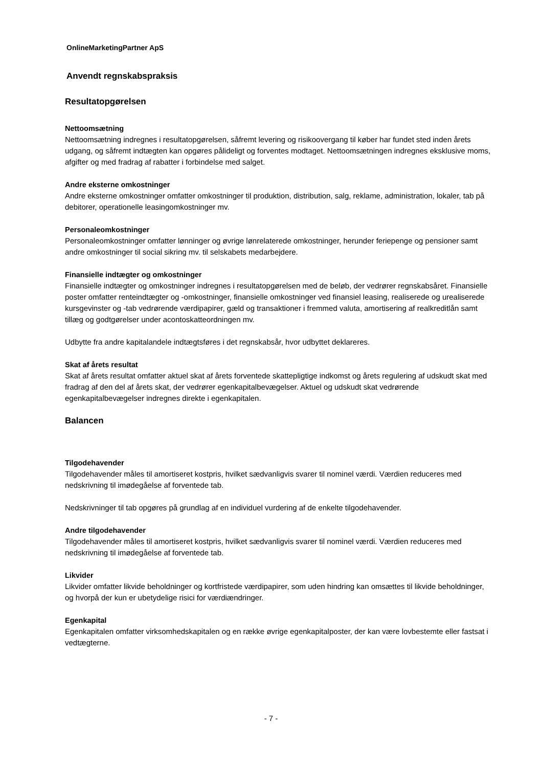OnlineMarketingPartner ApS
Anvendt regnskabspraksis
Resultatopgørelsen
Nettoomsætning
Nettoomsætning indregnes i resultatopgørelsen, såfremt levering og risikoovergang til køber har fundet sted inden årets udgang, og såfremt indtægten kan opgøres pålideligt og forventes modtaget. Nettoomsætningen indregnes eksklusive moms, afgifter og med fradrag af rabatter i forbindelse med salget.
Andre eksterne omkostninger
Andre eksterne omkostninger omfatter omkostninger til produktion, distribution, salg, reklame, administration, lokaler, tab på debitorer, operationelle leasingomkostninger mv.
Personaleomkostninger
Personaleomkostninger omfatter lønninger og øvrige lønrelaterede omkostninger, herunder feriepenge og pensioner samt andre omkostninger til social sikring mv. til selskabets medarbejdere.
Finansielle indtægter og omkostninger
Finansielle indtægter og omkostninger indregnes i resultatopgørelsen med de beløb, der vedrører regnskabsåret. Finansielle poster omfatter renteindtægter og -omkostninger, finansielle omkostninger ved finansiel leasing, realiserede og urealiserede kursgevinster og -tab vedrørende værdipapirer, gæld og transaktioner i fremmed valuta, amortisering af realkreditlån samt tillæg og godtgørelser under acontoskatteordningen mv.
Udbytte fra andre kapitalandele indtægtsføres i det regnskabsår, hvor udbyttet deklareres.
Skat af årets resultat
Skat af årets resultat omfatter aktuel skat af årets forventede skattepligtige indkomst og årets regulering af udskudt skat med fradrag af den del af årets skat, der vedrører egenkapitalbevægelser. Aktuel og udskudt skat vedrørende egenkapitalbevægelser indregnes direkte i egenkapitalen.
Balancen
Tilgodehavender
Tilgodehavender måles til amortiseret kostpris, hvilket sædvanligvis svarer til nominel værdi. Værdien reduceres med nedskrivning til imødegåelse af forventede tab.
Nedskrivninger til tab opgøres på grundlag af en individuel vurdering af de enkelte tilgodehavender.
Andre tilgodehavender
Tilgodehavender måles til amortiseret kostpris, hvilket sædvanligvis svarer til nominel værdi. Værdien reduceres med nedskrivning til imødegåelse af forventede tab.
Likvider
Likvider omfatter likvide beholdninger og kortfristede værdipapirer, som uden hindring kan omsættes til likvide beholdninger, og hvorpå der kun er ubetydelige risici for værdiændringer.
Egenkapital
Egenkapitalen omfatter virksomhedskapitalen og en række øvrige egenkapitalposter, der kan være lovbestemte eller fastsat i vedtægterne.
- 7 -